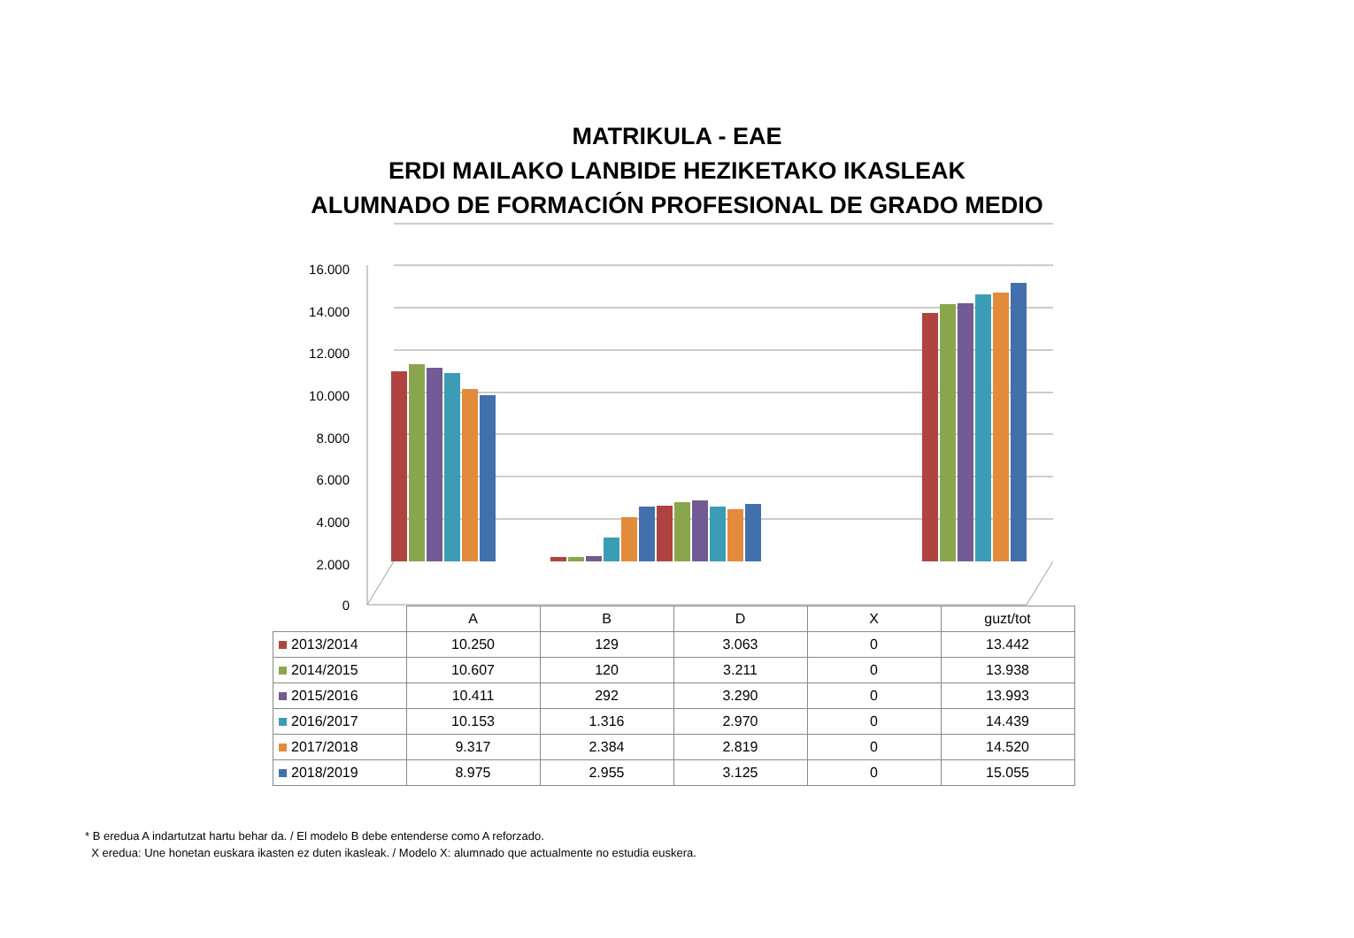MATRIKULA - EAE
ERDI MAILAKO LANBIDE HEZIKETAKO IKASLEAK
ALUMNADO DE FORMACIÓN PROFESIONAL DE GRADO MEDIO
16.000
14.000
12.000
10.000
8.000
6.000
4.000
2.000
0
| | A | B | D | X | guzt/tot |
| 2013/2014 | 10.250 | 129 | 3.063 | 0 | 13.442 |
| 2014/2015 | 10.607 | 120 | 3.211 | 0 | 13.938 |
| 2015/2016 | 10.411 | 292 | 3.290 | 0 | 13.993 |
| 2016/2017 | 10.153 | 1.316 | 2.970 | 0 | 14.439 |
| 2017/2018 | 9.317 | 2.384 | 2.819 | 0 | 14.520 |
| 2018/2019 | 8.975 | 2.955 | 3.125 | 0 | 15.055 |
* B eredua A indartutzat hartu behar da. / El modelo B debe entenderse como A reforzado.
X eredua: Une honetan euskara ikasten ez duten ikasleak. / Modelo X: alumnado que actualmente no estudia euskera.